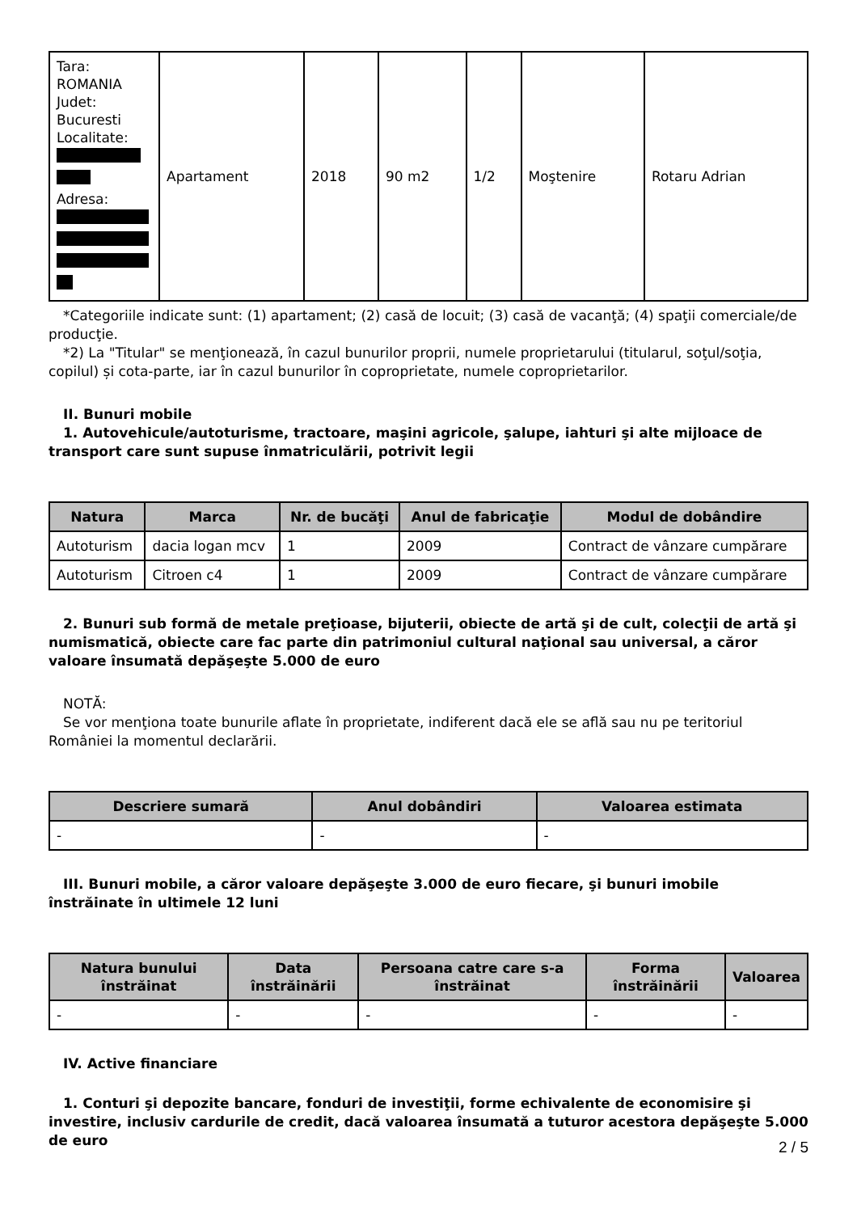| Tara: ROMANIA Judet: Bucuresti Localitate: Adresa: | Apartament | 2018 | 90 m2 | 1/2 | Moştenire | Rotaru Adrian |
*Categoriile indicate sunt: (1) apartament; (2) casă de locuit; (3) casă de vacanţă; (4) spaţii comerciale/de producţie.
*2) La "Titular" se menţionează, în cazul bunurilor proprii, numele proprietarului (titularul, soţul/soţia, copilul) și cota-parte, iar în cazul bunurilor în coproprietate, numele coproprietarilor.
II. Bunuri mobile
1. Autovehicule/autoturisme, tractoare, maşini agricole, şalupe, iahturi şi alte mijloace de transport care sunt supuse înmatriculării, potrivit legii
| Natura | Marca | Nr. de bucăţi | Anul de fabricaţie | Modul de dobândire |
| --- | --- | --- | --- | --- |
| Autoturism | dacia logan mcv | 1 | 2009 | Contract de vânzare cumpărare |
| Autoturism | Citroen c4 | 1 | 2009 | Contract de vânzare cumpărare |
2. Bunuri sub formă de metale preţioase, bijuterii, obiecte de artă şi de cult, colecţii de artă şi numismatică, obiecte care fac parte din patrimoniul cultural naţional sau universal, a căror valoare însumată depăşeşte 5.000 de euro
NOTĂ:
Se vor menţiona toate bunurile aflate în proprietate, indiferent dacă ele se află sau nu pe teritoriul României la momentul declarării.
| Descriere sumară | Anul dobândiri | Valoarea estimata |
| --- | --- | --- |
| - | - | - |
III. Bunuri mobile, a căror valoare depăşeşte 3.000 de euro fiecare, şi bunuri imobile înstrăinate în ultimele 12 luni
| Natura bunului înstrăinat | Data înstrăinării | Persoana catre care s-a înstrăinat | Forma înstrăinării | Valoarea |
| --- | --- | --- | --- | --- |
| - | - | - | - | - |
IV. Active financiare
1. Conturi şi depozite bancare, fonduri de investiţii, forme echivalente de economisire şi investire, inclusiv cardurile de credit, dacă valoarea însumată a tuturor acestora depăşeşte 5.000 de euro
2 / 5